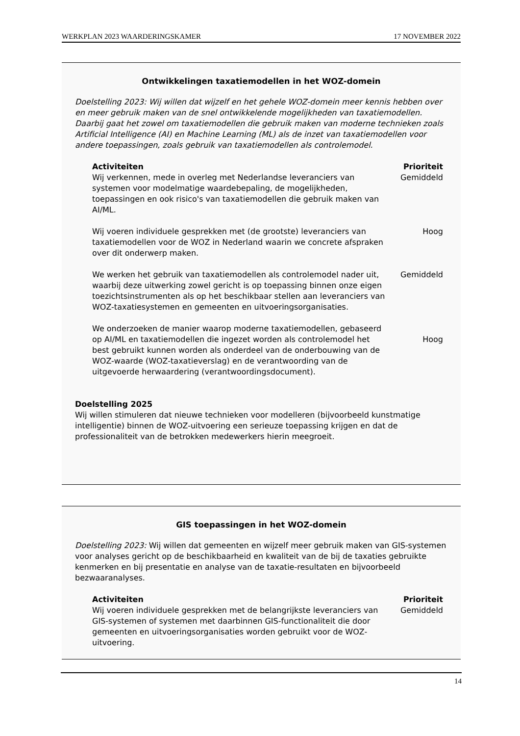WERKPLAN 2023 WAARDERINGSKAMER 17 NOVEMBER 2022
Ontwikkelingen taxatiemodellen in het WOZ-domein
Doelstelling 2023: Wij willen dat wijzelf en het gehele WOZ-domein meer kennis hebben over en meer gebruik maken van de snel ontwikkelende mogelijkheden van taxatiemodellen. Daarbij gaat het zowel om taxatiemodellen die gebruik maken van moderne technieken zoals Artificial Intelligence (AI) en Machine Learning (ML) als de inzet van taxatiemodellen voor andere toepassingen, zoals gebruik van taxatiemodellen als controlemodel.
| Activiteiten | Prioriteit |
| --- | --- |
| Wij verkennen, mede in overleg met Nederlandse leveranciers van systemen voor modelmatige waardebepaling, de mogelijkheden, toepassingen en ook risico's van taxatiemodellen die gebruik maken van AI/ML. | Gemiddeld |
| Wij voeren individuele gesprekken met (de grootste) leveranciers van taxatiemodellen voor de WOZ in Nederland waarin we concrete afspraken over dit onderwerp maken. | Hoog |
| We werken het gebruik van taxatiemodellen als controlemodel nader uit, waarbij deze uitwerking zowel gericht is op toepassing binnen onze eigen toezichtsinstrumenten als op het beschikbaar stellen aan leveranciers van WOZ-taxatiesystemen en gemeenten en uitvoeringsorganisaties. | Gemiddeld |
| We onderzoeken de manier waarop moderne taxatiemodellen, gebaseerd op AI/ML en taxatiemodellen die ingezet worden als controlemodel het best gebruikt kunnen worden als onderdeel van de onderbouwing van de WOZ-waarde (WOZ-taxatieverslag) en de verantwoording van de uitgevoerde herwaardering (verantwoordingsdocument). | Hoog |
Doelstelling 2025
Wij willen stimuleren dat nieuwe technieken voor modelleren (bijvoorbeeld kunstmatige intelligentie) binnen de WOZ-uitvoering een serieuze toepassing krijgen en dat de professionaliteit van de betrokken medewerkers hierin meegroeit.
GIS toepassingen in het WOZ-domein
Doelstelling 2023: Wij willen dat gemeenten en wijzelf meer gebruik maken van GIS-systemen voor analyses gericht op de beschikbaarheid en kwaliteit van de bij de taxaties gebruikte kenmerken en bij presentatie en analyse van de taxatie-resultaten en bijvoorbeeld bezwaaranalyses.
| Activiteiten | Prioriteit |
| --- | --- |
| Wij voeren individuele gesprekken met de belangrijkste leveranciers van GIS-systemen of systemen met daarbinnen GIS-functionaliteit die door gemeenten en uitvoeringsorganisaties worden gebruikt voor de WOZ-uitvoering. | Gemiddeld |
14